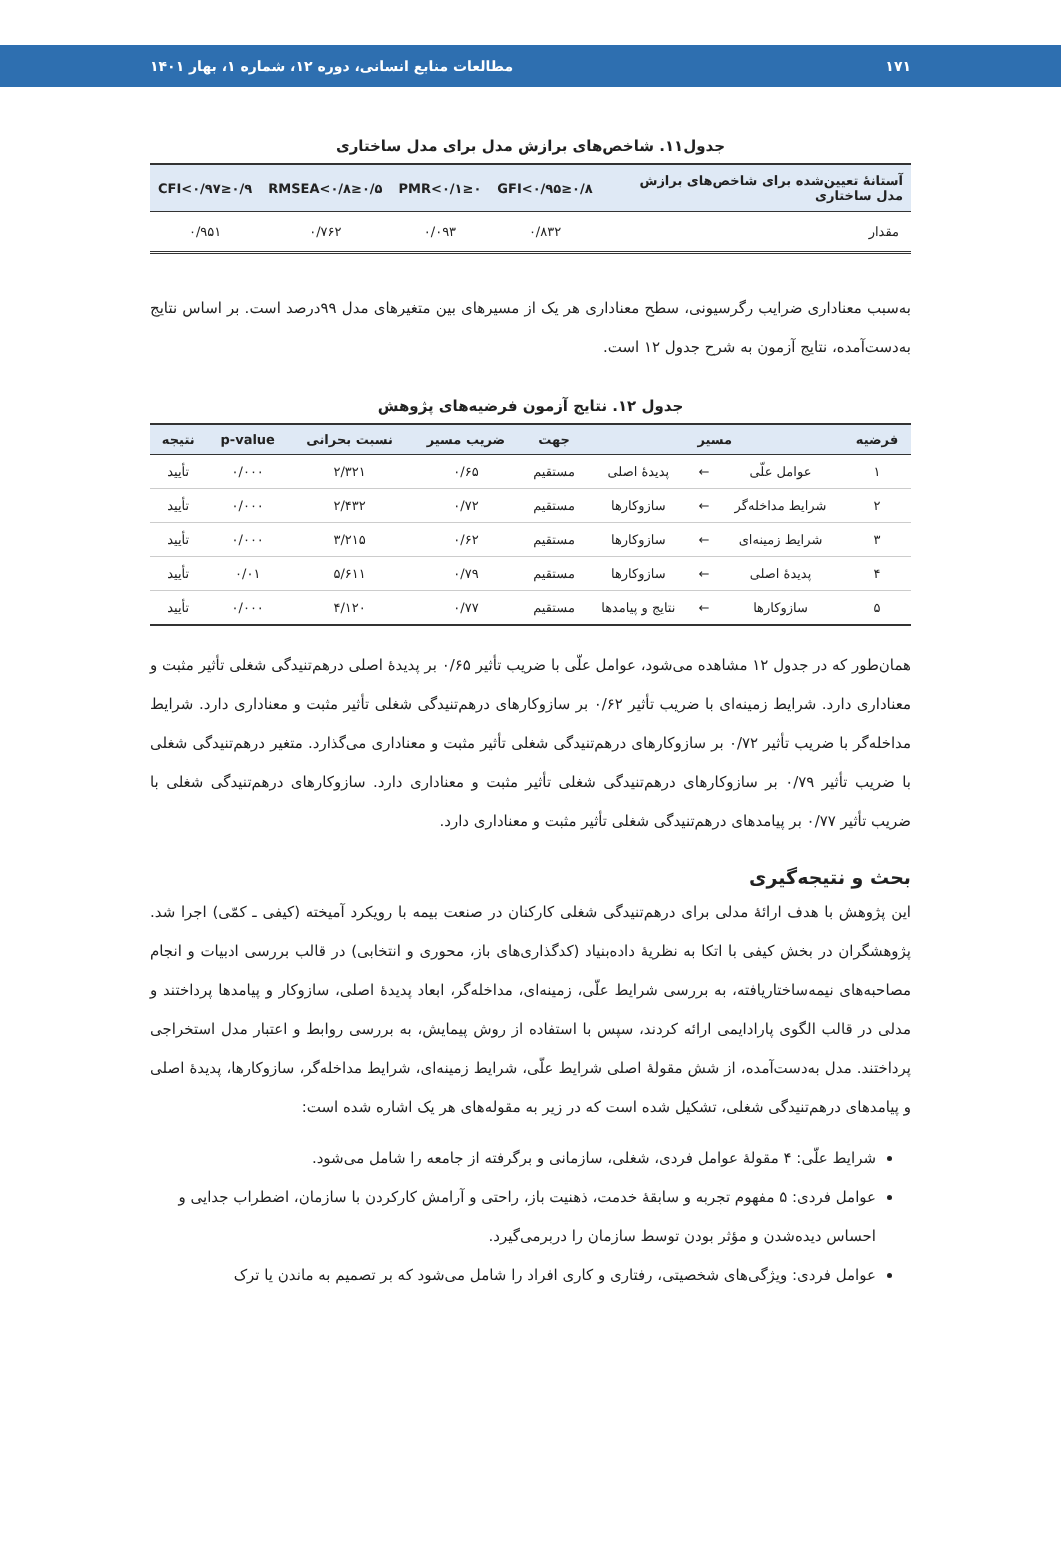۱۷۱ مطالعات منابع انسانی، دوره ۱۲، شماره ۱، بهار ۱۴۰۱
جدول۱۱. شاخص‌های برازش مدل برای مدل ساختاری
| آستانهٔ تعیین‌شده برای شاخص‌های برازش مدل ساختاری | ۰/۸≤GFI<۰/۹۵ | ۰≤PMR<۰/۱ | ۰/۵≤RMSEA<۰/۸ | ۰/۹≤CFI<۰/۹۷ |
| --- | --- | --- | --- | --- |
| مقدار | ۰/۸۳۲ | ۰/۰۹۳ | ۰/۷۶۲ | ۰/۹۵۱ |
به‌سبب معناداری ضرایب رگرسیونی، سطح معناداری هر یک از مسیرهای بین متغیرهای مدل ۹۹درصد است. بر اساس نتایج به‌دست‌آمده، نتایج آزمون به شرح جدول ۱۲ است.
جدول ۱۲. نتایج آزمون فرضیه‌های پژوهش
| فرضیه | مسیر | | | جهت | ضریب مسیر | نسبت بحرانی | p-value | نتیجه |
| --- | --- | --- | --- | --- | --- | --- | --- | --- |
| ۱ | عوامل علّی | ← | پدیدهٔ اصلی | مستقیم | ۰/۶۵ | ۲/۳۲۱ | ۰/۰۰۰ | تأیید |
| ۲ | شرایط مداخله‌گر | ← | سازوکارها | مستقیم | ۰/۷۲ | ۲/۴۳۲ | ۰/۰۰۰ | تأیید |
| ۳ | شرایط زمینه‌ای | ← | سازوکارها | مستقیم | ۰/۶۲ | ۳/۲۱۵ | ۰/۰۰۰ | تأیید |
| ۴ | پدیدهٔ اصلی | ← | سازوکارها | مستقیم | ۰/۷۹ | ۵/۶۱۱ | ۰/۰۱ | تأیید |
| ۵ | سازوکارها | ← | نتایج و پیامدها | مستقیم | ۰/۷۷ | ۴/۱۲۰ | ۰/۰۰۰ | تأیید |
همان‌طور که در جدول ۱۲ مشاهده می‌شود، عوامل علّی با ضریب تأثیر ۰/۶۵ بر پدیدهٔ اصلی درهم‌تنیدگی شغلی تأثیر مثبت و معناداری دارد. شرایط زمینه‌ای با ضریب تأثیر ۰/۶۲ بر سازوکارهای درهم‌تنیدگی شغلی تأثیر مثبت و معناداری دارد. شرایط مداخله‌گر با ضریب تأثیر ۰/۷۲ بر سازوکارهای درهم‌تنیدگی شغلی تأثیر مثبت و معناداری می‌گذارد. متغیر درهم‌تنیدگی شغلی با ضریب تأثیر ۰/۷۹ بر سازوکارهای درهم‌تنیدگی شغلی تأثیر مثبت و معناداری دارد. سازوکارهای درهم‌تنیدگی شغلی با ضریب تأثیر ۰/۷۷ بر پیامدهای درهم‌تنیدگی شغلی تأثیر مثبت و معناداری دارد.
بحث و نتیجه‌گیری
این پژوهش با هدف ارائهٔ مدلی برای درهم‌تنیدگی شغلی کارکنان در صنعت بیمه با رویکرد آمیخته (کیفی ـ کمّی) اجرا شد. پژوهشگران در بخش کیفی با اتکا به نظریهٔ داده‌بنیاد (کدگذاری‌های باز، محوری و انتخابی) در قالب بررسی ادبیات و انجام مصاحبه‌های نیمه‌ساختاریافته، به بررسی شرایط علّی، زمینه‌ای، مداخله‌گر، ابعاد پدیدهٔ اصلی، سازوکار و پیامدها پرداختند و مدلی در قالب الگوی پارادایمی ارائه کردند، سپس با استفاده از روش پیمایش، به بررسی روابط و اعتبار مدل استخراجی پرداختند. مدل به‌دست‌آمده، از شش مقولهٔ اصلی شرایط علّی، شرایط زمینه‌ای، شرایط مداخله‌گر، سازوکارها، پدیدهٔ اصلی و پیامدهای درهم‌تنیدگی شغلی، تشکیل شده است که در زیر به مقوله‌های هر یک اشاره شده است:
شرایط علّی: ۴ مقولهٔ عوامل فردی، شغلی، سازمانی و برگرفته از جامعه را شامل می‌شود.
عوامل فردی: ۵ مفهوم تجربه و سابقهٔ خدمت، ذهنیت باز، راحتی و آرامش کارکردن با سازمان، اضطراب جدایی و احساس دیده‌شدن و مؤثر بودن توسط سازمان را دربرمی‌گیرد.
عوامل فردی: ویژگی‌های شخصیتی، رفتاری و کاری افراد را شامل می‌شود که بر تصمیم به ماندن یا ترک